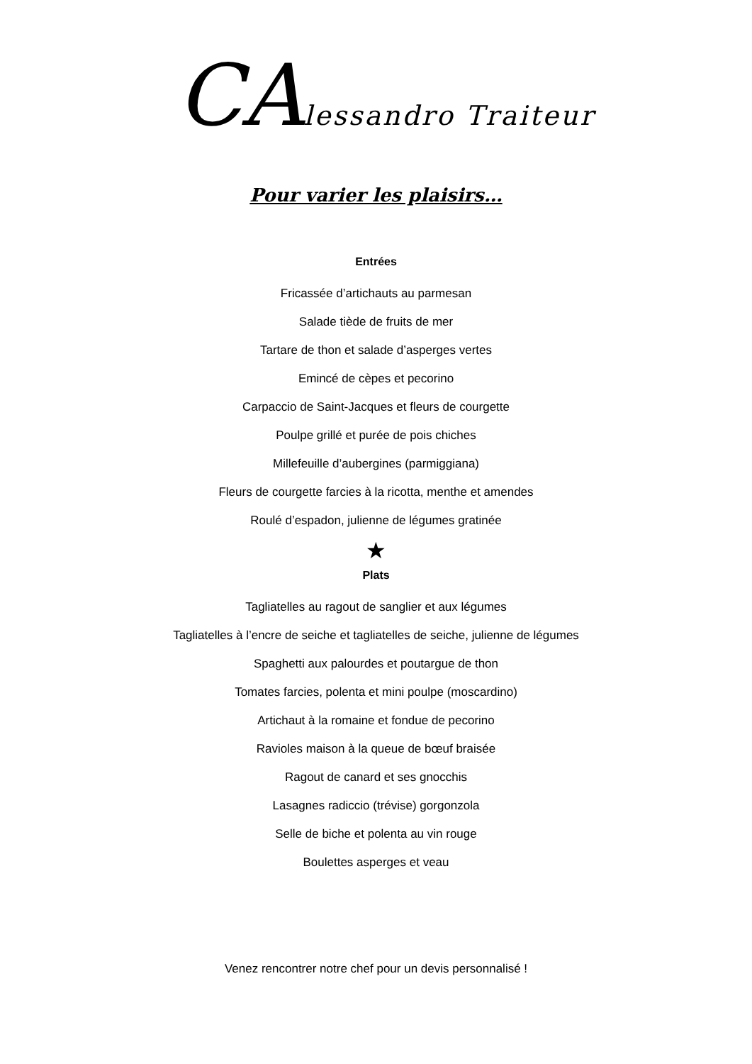CA lessandro Traiteur
Pour varier les plaisirs…
Entrées
Fricassée d’artichauts au parmesan
Salade tiède de fruits de mer
Tartare de thon et salade d’asperges vertes
Emincé de cèpes et pecorino
Carpaccio de Saint-Jacques et fleurs de courgette
Poulpe grillé et purée de pois chiches
Millefeuille d’aubergines (parmiggiana)
Fleurs de courgette farcies à la ricotta, menthe et amendes
Roulé d’espadon, julienne de légumes gratinée
★
Plats
Tagliatelles au ragout de sanglier et aux légumes
Tagliatelles à l’encre de seiche et tagliatelles de seiche, julienne de légumes
Spaghetti aux palourdes et poutargue de thon
Tomates farcies, polenta et mini poulpe (moscardino)
Artichaut à la romaine et fondue de pecorino
Ravioles maison à la queue de bœuf braisée
Ragout de canard et ses gnocchis
Lasagnes radiccio (trévise) gorgonzola
Selle de biche et polenta au vin rouge
Boulettes asperges et veau
Venez rencontrer notre chef pour un devis personnalisé !